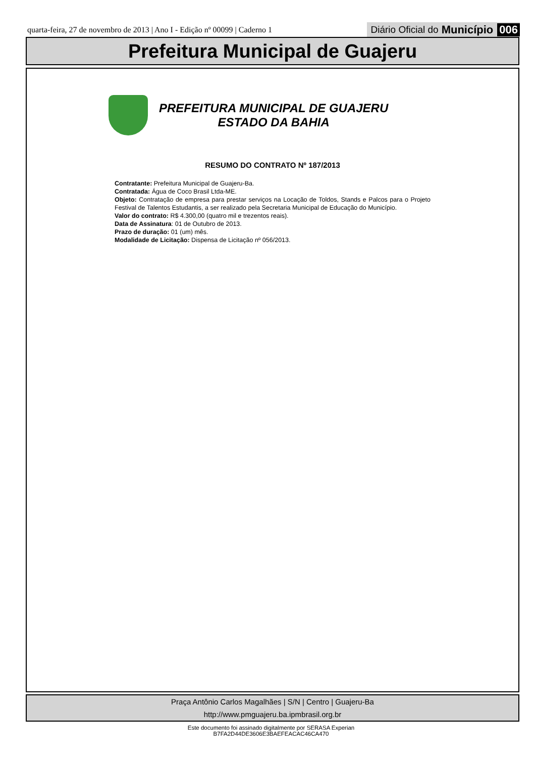quarta-feira, 27 de novembro de 2013 | Ano I - Edição nº 00099 | Caderno 1
Diário Oficial do Município 006
Prefeitura Municipal de Guajeru
PREFEITURA MUNICIPAL DE GUAJERU
ESTADO DA BAHIA
RESUMO DO CONTRATO Nº 187/2013
Contratante: Prefeitura Municipal de Guajeru-Ba.
Contratada: Água de Coco Brasil Ltda-ME.
Objeto: Contratação de empresa para prestar serviços na Locação de Toldos, Stands e Palcos para o Projeto Festival de Talentos Estudantis, a ser realizado pela Secretaria Municipal de Educação do Município.
Valor do contrato: R$ 4.300,00 (quatro mil e trezentos reais).
Data de Assinatura: 01 de Outubro de 2013.
Prazo de duração: 01 (um) mês.
Modalidade de Licitação: Dispensa de Licitação nº 056/2013.
Praça Antônio Carlos Magalhães | S/N | Centro | Guajeru-Ba
http://www.pmguajeru.ba.ipmbrasil.org.br
Este documento foi assinado digitalmente por SERASA Experian
B7FA2D44DE3606E3BAEFEACAC46CA470